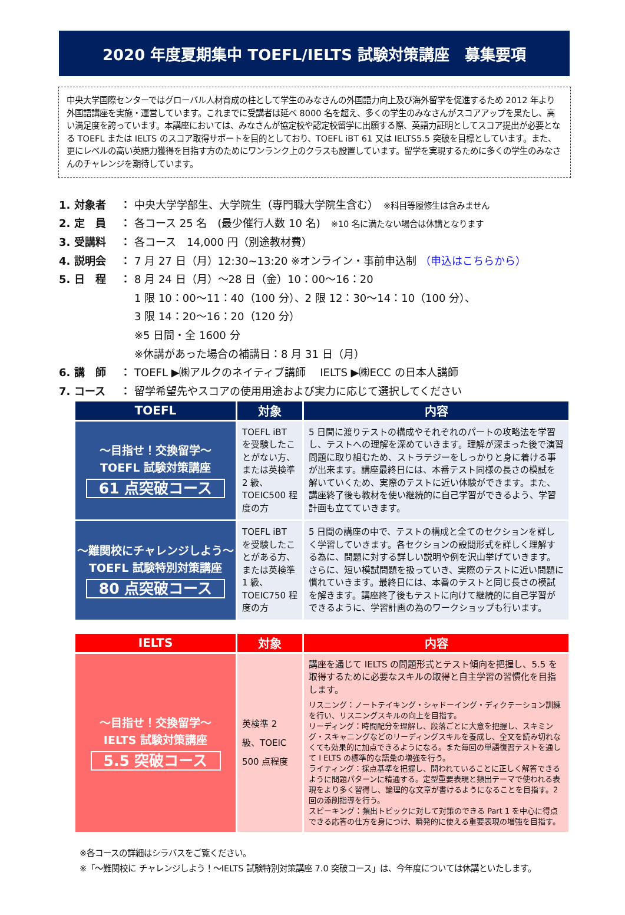2020 年度夏期集中 TOEFL/IELTS 試験対策講座　募集要項
中央大学国際センターではグローバル人材育成の柱として学生のみなさんの外国語力向上及び海外留学を促進するため 2012 年より外国語講座を実施・運営しています。これまでに受講者は延べ 8000 名を超え、多くの学生のみなさんがスコアアップを果たし、高い満足度を誇っています。本講座においては、みなさんが協定校や認定校留学に出願する際、英語力証明としてスコア提出が必要となる TOEFL または IELTS のスコア取得サポートを目的としており、TOEFL iBT 61 又は IELTS5.5 突破を目標としています。また、更にレベルの高い英語力獲得を目指す方のためにワンランク上のクラスも設置しています。留学を実現するために多くの学生のみなさんのチャレンジを期待しています。
1. 対象者 ： 中央大学学部生、大学院生（専門職大学院生含む）　※科目等履修生は含みません
2. 定　員 ： 各コース 25 名　(最少催行人数 10 名)　※10 名に満たない場合は休講となります
3. 受講料 ： 各コース　14,000 円（別途教材費）
4. 説明会 ： 7 月 27 日（月）12:30~13:20 ※オンライン・事前申込制 （申込はこちらから）
5. 日　程 ： 8 月 24 日（月）～28 日（金）10：00～16：20
1 限 10：00～11：40（100 分）、2 限 12：30～14：10（100 分）、
3 限 14：20～16：20（120 分）
※5 日間・全 1600 分
※休講があった場合の補講日：8 月 31 日（月）
6. 講　師 ： TOEFL ▶㈱アルクのネイティブ講師　 IELTS ▶㈱ECC の日本人講師
7. コース ： 留学希望先やスコアの使用用途および実力に応じて選択してください
| TOEFL | 対象 | 内容 |
| --- | --- | --- |
| ～目指せ！交換留学～ TOEFL 試験対策講座 61 点突破コース | TOEFL iBT を受験したことがない方、または英検準 2 級、TOEIC500 程度の方 | 5 日間に渡りテストの構成やそれぞれのパートの攻略法を学習し、テストへの理解を深めていきます。理解が深まった後で演習問題に取り組むため、ストラテジーをしっかりと身に着ける事が出来ます。講座最終日には、本番テスト同様の長さの模試を解いていくため、実際のテストに近い体験ができます。また、講座終了後も教材を使い継続的に自己学習ができるよう、学習計画も立てていきます。 |
| ～難関校にチャレンジしよう～ TOEFL 試験特別対策講座 80 点突破コース | TOEFL iBT を受験したことがある方、または英検準 1 級、TOEIC750 程度の方 | 5 日間の講座の中で、テストの構成と全てのセクションを詳しく学習していきます。各セクションの設問形式を詳しく理解する為に、問題に対する詳しい説明や例を沢山挙げていきます。さらに、短い模試問題を扱っていき、実際のテストに近い問題に慣れていきます。最終日には、本番のテストと同じ長さの模試を解きます。講座終了後もテストに向けて継続的に自己学習ができるように、学習計画の為のワークショップも行います。 |
| IELTS | 対象 | 内容 |
| --- | --- | --- |
| ～目指せ！交換留学～ IELTS 試験対策講座 5.5 突破コース | 英検準 2 級、TOEIC 500 点程度 | 講座を通じて IELTS の問題形式とテスト傾向を把握し、5.5 を取得するために必要なスキルの取得と自主学習の習慣化を目指します。 リスニング：ノートテイキング・シャドーイング・ディクテーション訓練を行い、リスニングスキルの向上を目指す。 リーディング：時間配分を理解し、段落ごとに大意を把握し、スキミング・スキャニングなどのリーディングスキルを養成し、全文を読み切れなくても効果的に加点できるようになる。また毎回の単語復習テストを通して I ELTS の標準的な語彙の増強を行う。 ライティング：採点基準を把握し、問われていることに正しく解答できるように問題パターンに精通する。定型重要表現と頻出テーマで使われる表現をより多く習得し、論理的な文章が書けるようになることを目指す。2 回の添削指導を行う。 スピーキング：頻出トピックに対して対策のできる Part 1 を中心に得点できる応答の仕方を身につけ、瞬発的に使える重要表現の増強を目指す。 |
※各コースの詳細はシラバスをご覧ください。
※「～難関校に チャレンジしよう！～IELTS 試験特別対策講座 7.0 突破コース」は、今年度については休講といたします。